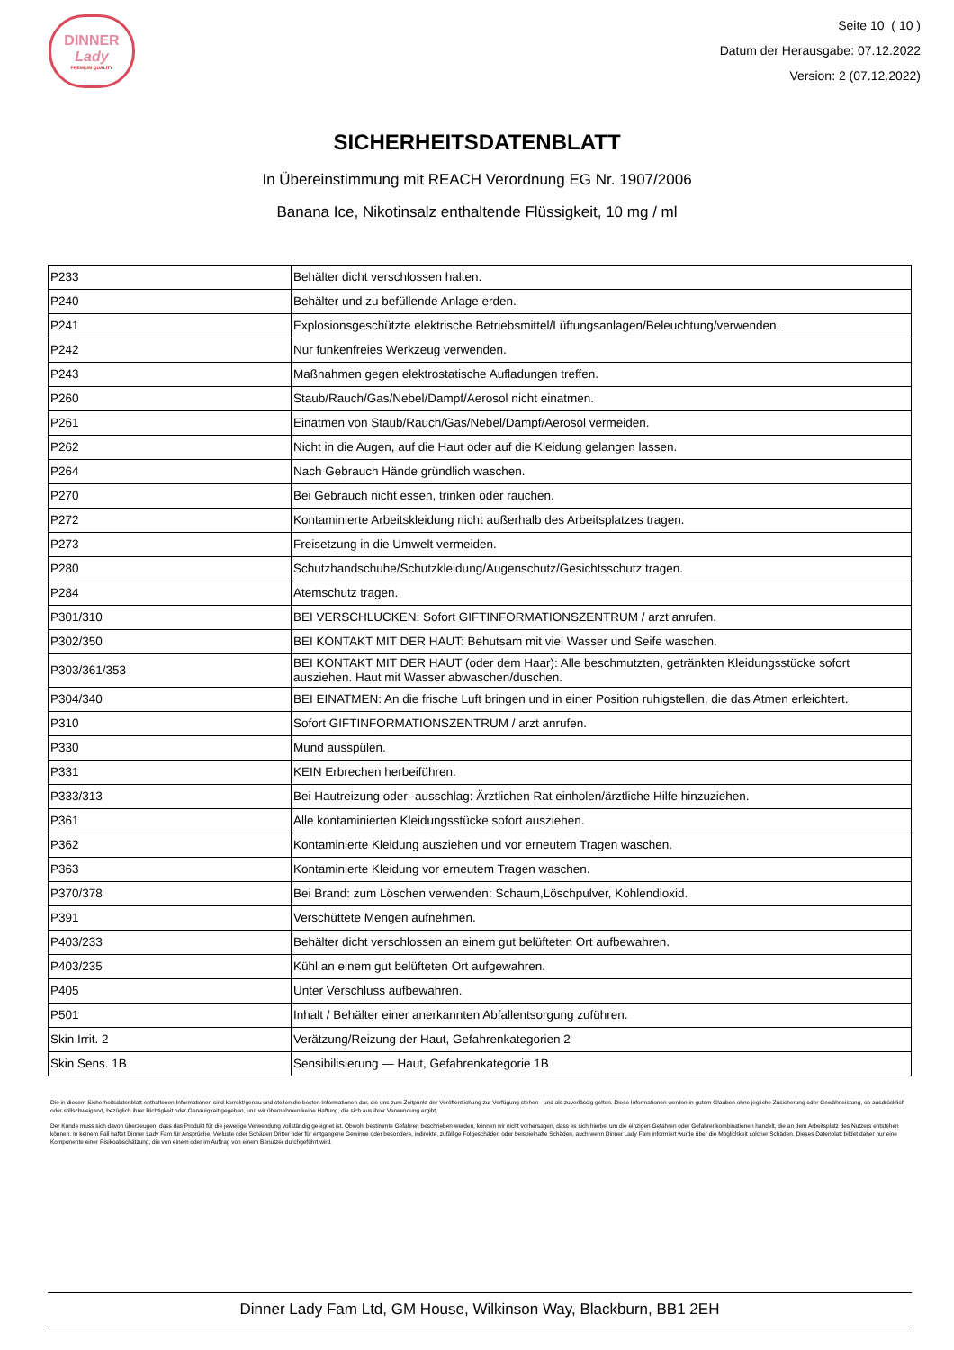DINNER
Lady
PREMIUM QUALITY
Seite 10 ( 10 )
Datum der Herausgabe: 07.12.2022
Version: 2 (07.12.2022)
SICHERHEITSDATENBLATT
In Übereinstimmung mit REACH Verordnung EG Nr. 1907/2006
Banana Ice, Nikotinsalz enthaltende Flüssigkeit, 10 mg / ml
| P233 | Behälter dicht verschlossen halten. |
| P240 | Behälter und zu befüllende Anlage erden. |
| P241 | Explosionsgeschützte elektrische Betriebsmittel/Lüftungsanlagen/Beleuchtung/verwenden. |
| P242 | Nur funkenfreies Werkzeug verwenden. |
| P243 | Maßnahmen gegen elektrostatische Aufladungen treffen. |
| P260 | Staub/Rauch/Gas/Nebel/Dampf/Aerosol nicht einatmen. |
| P261 | Einatmen von Staub/Rauch/Gas/Nebel/Dampf/Aerosol vermeiden. |
| P262 | Nicht in die Augen, auf die Haut oder auf die Kleidung gelangen lassen. |
| P264 | Nach Gebrauch Hände gründlich waschen. |
| P270 | Bei Gebrauch nicht essen, trinken oder rauchen. |
| P272 | Kontaminierte Arbeitskleidung nicht außerhalb des Arbeitsplatzes tragen. |
| P273 | Freisetzung in die Umwelt vermeiden. |
| P280 | Schutzhandschuhe/Schutzkleidung/Augenschutz/Gesichtsschutz tragen. |
| P284 | Atemschutz tragen. |
| P301/310 | BEI VERSCHLUCKEN: Sofort GIFTINFORMATIONSZENTRUM / arzt anrufen. |
| P302/350 | BEI KONTAKT MIT DER HAUT: Behutsam mit viel Wasser und Seife waschen. |
| P303/361/353 | BEI KONTAKT MIT DER HAUT (oder dem Haar): Alle beschmutzten, getränkten Kleidungsstücke sofort ausziehen. Haut mit Wasser abwaschen/duschen. |
| P304/340 | BEI EINATMEN: An die frische Luft bringen und in einer Position ruhigstellen, die das Atmen erleichtert. |
| P310 | Sofort GIFTINFORMATIONSZENTRUM / arzt anrufen. |
| P330 | Mund ausspülen. |
| P331 | KEIN Erbrechen herbeiführen. |
| P333/313 | Bei Hautreizung oder -ausschlag: Ärztlichen Rat einholen/ärztliche Hilfe hinzuziehen. |
| P361 | Alle kontaminierten Kleidungsstücke sofort ausziehen. |
| P362 | Kontaminierte Kleidung ausziehen und vor erneutem Tragen waschen. |
| P363 | Kontaminierte Kleidung vor erneutem Tragen waschen. |
| P370/378 | Bei Brand: zum Löschen verwenden: Schaum,Löschpulver, Kohlendioxid. |
| P391 | Verschüttete Mengen aufnehmen. |
| P403/233 | Behälter dicht verschlossen an einem gut belüfteten Ort aufbewahren. |
| P403/235 | Kühl an einem gut belüfteten Ort aufgewahren. |
| P405 | Unter Verschluss aufbewahren. |
| P501 | Inhalt / Behälter einer anerkannten Abfallentsorgung zuführen. |
| Skin Irrit. 2 | Verätzung/Reizung der Haut, Gefahrenkategorien 2 |
| Skin Sens. 1B | Sensibilisierung — Haut, Gefahrenkategorie 1B |
Die in diesem Sicherheitsdatenblatt enthaltenen Informationen sind korrekt/genau und stellen die besten Informationen dar, die uns zum Zeitpunkt der Veröffentlichung zur Verfügung stehen - und als zuverlässig gelten. Diese Informationen werden in gutem Glauben ohne jegliche Zusicherung oder Gewährleistung, ob ausdrücklich oder stillschweigend, bezüglich ihrer Richtigkeit oder Genauigkeit gegeben, und wir übernehmen keine Haftung, die sich aus ihrer Verwendung ergibt.
Der Kunde muss sich davon überzeugen, dass das Produkt für die jeweilige Verwendung vollständig geeignet ist. Obwohl bestimmte Gefahren beschrieben werden, können wir nicht vorhersagen, dass es sich hierbei um die einzigen Gefahren oder Gefahrenkombinationen handelt, die an dem Arbeitsplatz des Nutzers entstehen können. In keinem Fall haftet Dinner Lady Fam für Ansprüche, Verluste oder Schäden Dritter oder für entgangene Gewinne oder besondere, indirekte, zufällige Folgeschäden oder beispielhafte Schäden, auch wenn Dinner Lady Fam informiert wurde über die Möglichkeit solcher Schäden. Dieses Datenblatt bildet daher nur eine Komponente einer Risikoabschätzung, die von einem oder im Auftrag von einem Benutzer durchgeführt wird.
Dinner Lady Fam Ltd, GM House, Wilkinson Way, Blackburn, BB1 2EH